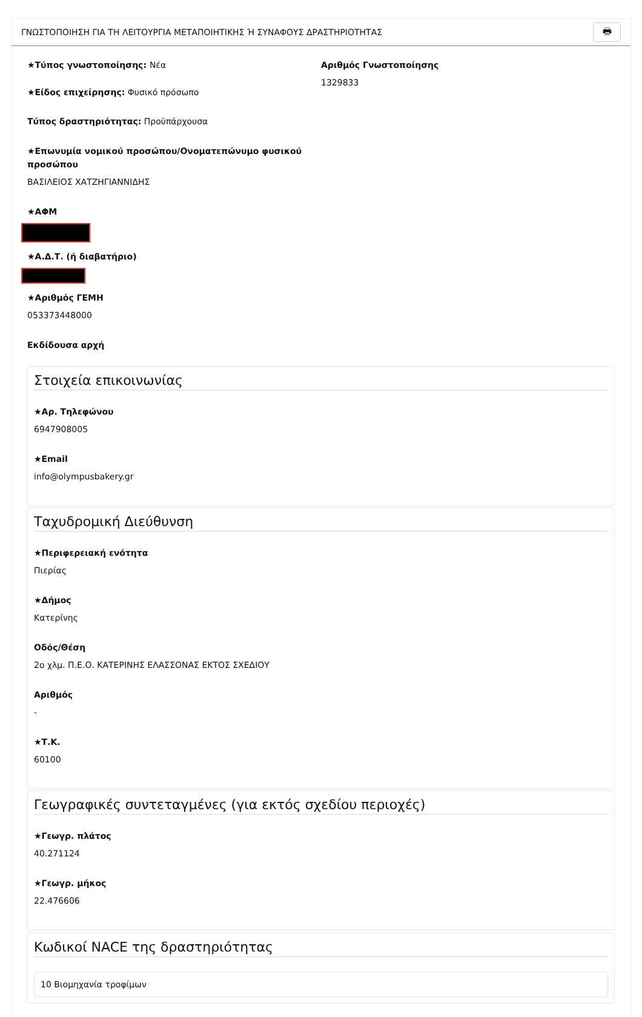ΓΝΩΣΤΟΠΟΙΗΣΗ ΓΙΑ ΤΗ ΛΕΙΤΟΥΡΓΙΑ ΜΕΤΑΠΟΙΗΤΙΚΗΣ Ή ΣΥΝΑΦΟΥΣ ΔΡΑΣΤΗΡΙΟΤΗΤΑΣ 🖶
★Τύπος γνωστοποίησης: Νέα
★Είδος επιχείρησης: Φυσικό πρόσωπο
Τύπος δραστηριότητας: Προϋπάρχουσα
Αριθμός Γνωστοποίησης
1329833
★Επωνυμία νομικού προσώπου/Ονοματεπώνυμο φυσικού προσώπου
ΒΑΣΙΛΕΙΟΣ ΧΑΤΖΗΓΙΑΝΝΙΔΗΣ
★ΑΦΜ
★Α.Δ.Τ. (ή διαβατήριο)
★Αριθμός ΓΕΜΗ
053373448000
Εκδίδουσα αρχή
Στοιχεία επικοινωνίας
★Αρ. Τηλεφώνου
6947908005
★Email
info@olympusbakery.gr
Ταχυδρομική Διεύθυνση
★Περιφερειακή ενότητα
Πιερίας
★Δήμος
Κατερίνης
Οδός/Θέση
2ο χλμ. Π.Ε.Ο. ΚΑΤΕΡΙΝΗΣ ΕΛΑΣΣΟΝΑΣ ΕΚΤΟΣ ΣΧΕΔΙΟΥ
Αριθμός
-
★Τ.Κ.
60100
Γεωγραφικές συντεταγμένες (για εκτός σχεδίου περιοχές)
★Γεωγρ. πλάτος
40.271124
★Γεωγρ. μήκος
22.476606
Κωδικοί NACE της δραστηριότητας
10 Βιομηχανία τροφίμων